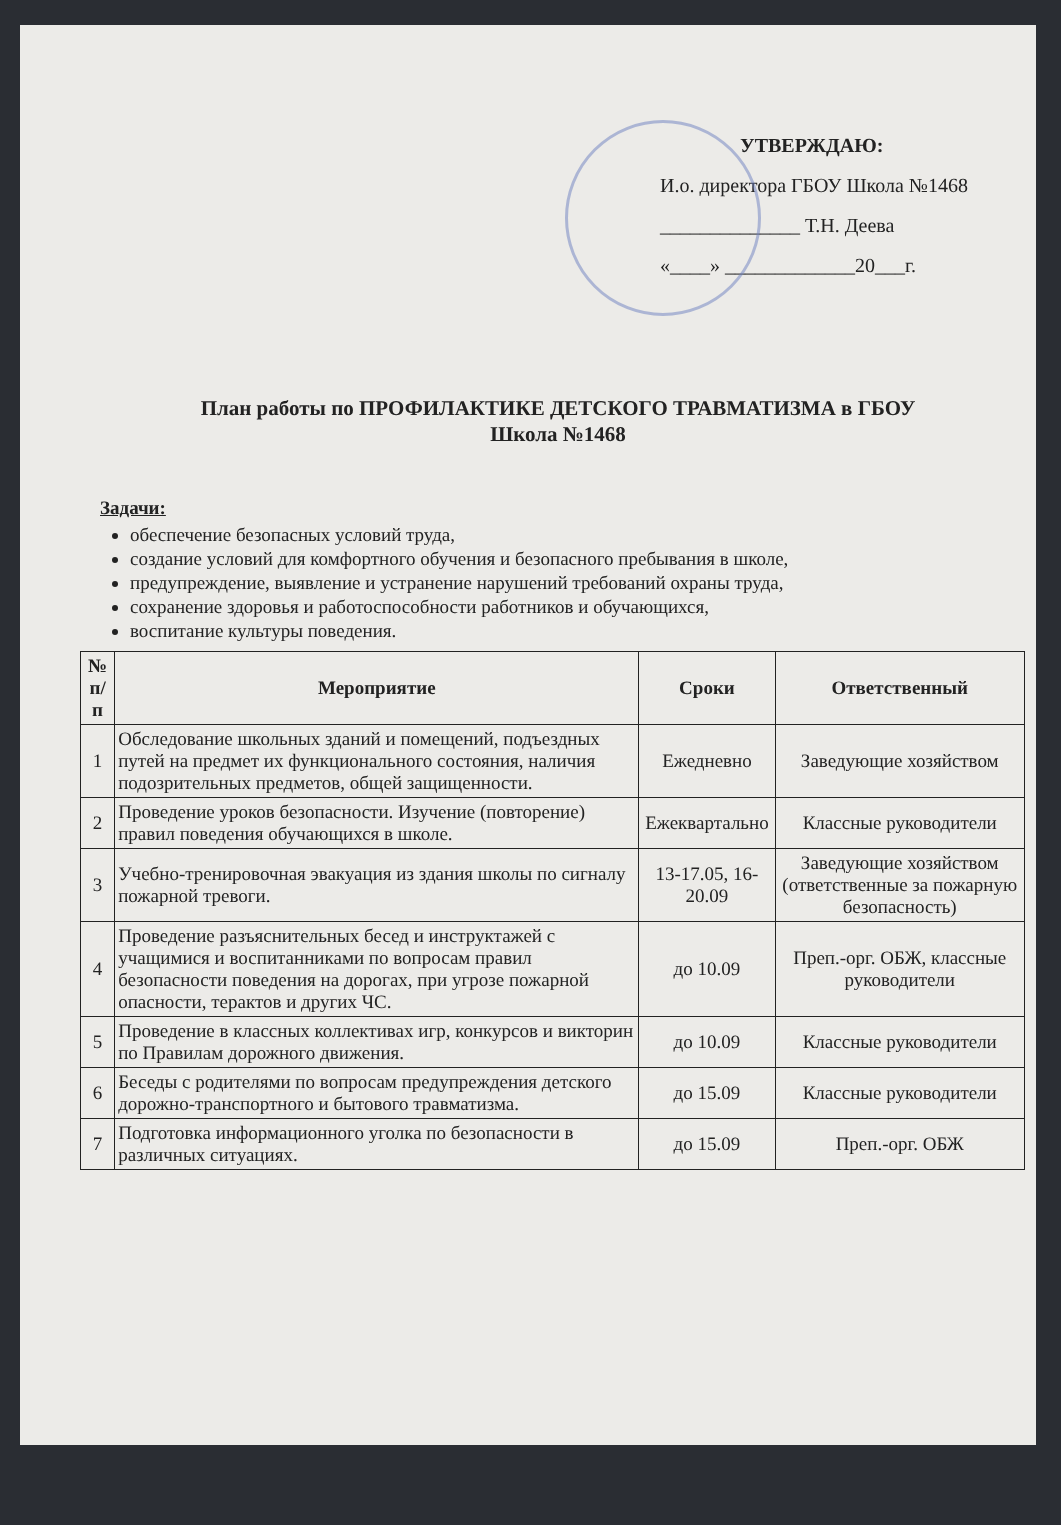УТВЕРЖДАЮ:
И.о. директора ГБОУ Школа №1468
______________ Т.Н. Деева
«____» _____________20___г.
План работы по ПРОФИЛАКТИКЕ ДЕТСКОГО ТРАВМАТИЗМА в ГБОУ
Школа №1468
Задачи:
обеспечение безопасных условий труда,
создание условий для комфортного обучения и безопасного пребывания в школе,
предупреждение, выявление и устранение нарушений требований охраны труда,
сохранение здоровья и работоспособности работников и обучающихся,
воспитание культуры поведения.
| № п/п | Мероприятие | Сроки | Ответственный |
| --- | --- | --- | --- |
| 1 | Обследование школьных зданий и помещений, подъездных путей на предмет их функционального состояния, наличия подозрительных предметов, общей защищенности. | Ежедневно | Заведующие хозяйством |
| 2 | Проведение уроков безопасности. Изучение (повторение) правил поведения обучающихся в школе. | Ежеквартально | Классные руководители |
| 3 | Учебно-тренировочная эвакуация из здания школы по сигналу пожарной тревоги. | 13-17.05, 16-20.09 | Заведующие хозяйством (ответственные за пожарную безопасность) |
| 4 | Проведение разъяснительных бесед и инструктажей с учащимися и воспитанниками по вопросам правил безопасности поведения на дорогах, при угрозе пожарной опасности, терактов и других ЧС. | до 10.09 | Преп.-орг. ОБЖ, классные руководители |
| 5 | Проведение в классных коллективах игр, конкурсов и викторин по Правилам дорожного движения. | до 10.09 | Классные руководители |
| 6 | Беседы с родителями по вопросам предупреждения детского дорожно-транспортного и бытового травматизма. | до 15.09 | Классные руководители |
| 7 | Подготовка информационного уголка по безопасности в различных ситуациях. | до 15.09 | Преп.-орг. ОБЖ |